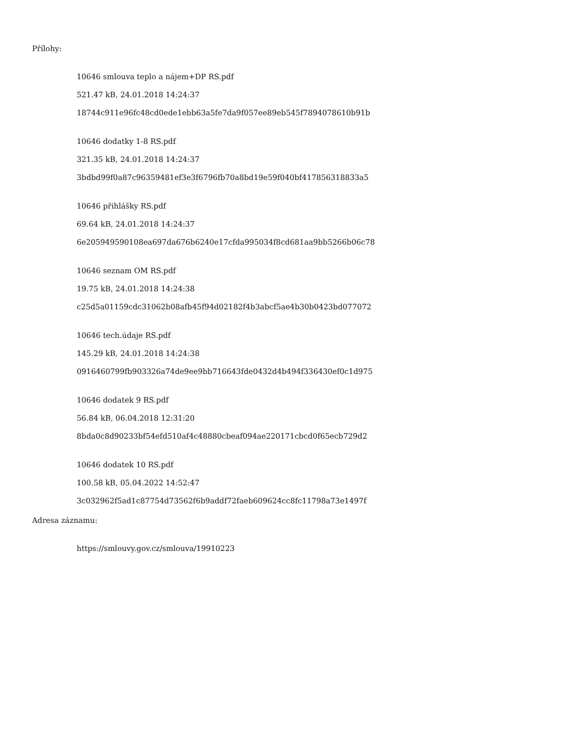Přílohy:
10646 smlouva teplo a nájem+DP RS.pdf
521.47 kB, 24.01.2018 14:24:37
18744c911e96fc48cd0ede1ebb63a5fe7da9f057ee89eb545f7894078610b91b
10646 dodatky 1-8 RS.pdf
321.35 kB, 24.01.2018 14:24:37
3bdbd99f0a87c96359481ef3e3f6796fb70a8bd19e59f040bf417856318833a5
10646 přihlášky RS.pdf
69.64 kB, 24.01.2018 14:24:37
6e205949590108ea697da676b6240e17cfda995034f8cd681aa9bb5266b06c78
10646 seznam OM RS.pdf
19.75 kB, 24.01.2018 14:24:38
c25d5a01159cdc31062b08afb45f94d02182f4b3abcf5ae4b30b0423bd077072
10646 tech.údaje RS.pdf
145.29 kB, 24.01.2018 14:24:38
0916460799fb903326a74de9ee9bb716643fde0432d4b494f336430ef0c1d975
10646 dodatek 9 RS.pdf
56.84 kB, 06.04.2018 12:31:20
8bda0c8d90233bf54efd510af4c48880cbeaf094ae220171cbcd0f65ecb729d2
10646 dodatek 10 RS.pdf
100.58 kB, 05.04.2022 14:52:47
3c032962f5ad1c87754d73562f6b9addf72faeb609624cc8fc11798a73e1497f
Adresa záznamu:
https://smlouvy.gov.cz/smlouva/19910223